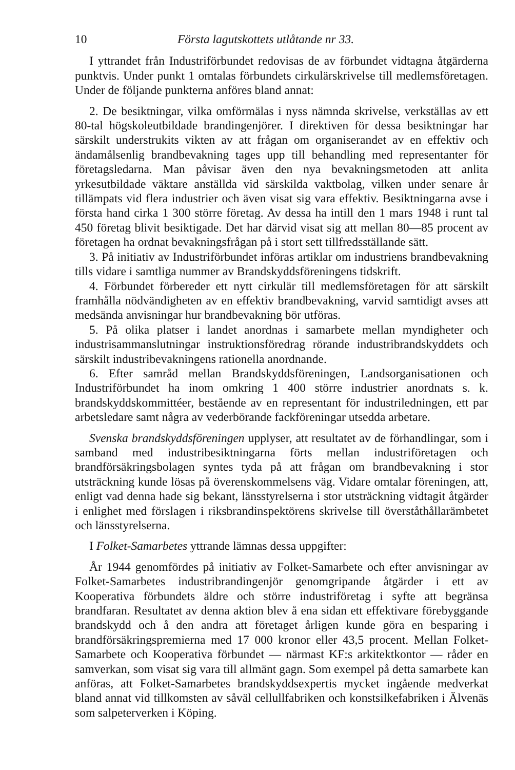10 Första lagutskottets utlåtande nr 33.
I yttrandet från Industriförbundet redovisas de av förbundet vidtagna åtgärderna punktvis. Under punkt 1 omtalas förbundets cirkulärskrivelse till medlemsföretagen. Under de följande punkterna anföres bland annat:
2. De besiktningar, vilka omförmälas i nyss nämnda skrivelse, verkställas av ett 80-tal högskoleutbildade brandingenjörer. I direktiven för dessa besiktningar har särskilt understrukits vikten av att frågan om organiserandet av en effektiv och ändamålsenlig brandbevakning tages upp till behandling med representanter för företagsledarna. Man påvisar även den nya bevakningsmetoden att anlita yrkesutbildade väktare anställda vid särskilda vaktbolag, vilken under senare år tillämpats vid flera industrier och även visat sig vara effektiv. Besiktningarna avse i första hand cirka 1 300 större företag. Av dessa ha intill den 1 mars 1948 i runt tal 450 företag blivit besiktigade. Det har därvid visat sig att mellan 80—85 procent av företagen ha ordnat bevakningsfrågan på i stort sett tillfredsställande sätt.
3. På initiativ av Industriförbundet införas artiklar om industriens brandbevakning tills vidare i samtliga nummer av Brandskyddsföreningens tidskrift.
4. Förbundet förbereder ett nytt cirkulär till medlemsföretagen för att särskilt framhålla nödvändigheten av en effektiv brandbevakning, varvid samtidigt avses att medsända anvisningar hur brandbevakning bör utföras.
5. På olika platser i landet anordnas i samarbete mellan myndigheter och industrisammanslutningar instruktionsföredrag rörande industribrandskyddets och särskilt industribevakningens rationella anordnande.
6. Efter samråd mellan Brandskyddsföreningen, Landsorganisationen och Industriförbundet ha inom omkring 1 400 större industrier anordnats s. k. brandskyddskommittéer, bestående av en representant för industriledningen, ett par arbetsledare samt några av vederbörande fackföreningar utsedda arbetare.
Svenska brandskyddsföreningen upplyser, att resultatet av de förhandlingar, som i samband med industribesiktningarna förts mellan industriföretagen och brandförsäkringsbolagen syntes tyda på att frågan om brandbevakning i stor utsträckning kunde lösas på överenskommelsens väg. Vidare omtalar föreningen, att, enligt vad denna hade sig bekant, länsstyrelserna i stor utsträckning vidtagit åtgärder i enlighet med förslagen i riksbrandinspektörens skrivelse till överståthållarämbetet och länsstyrelserna.
I Folket-Samarbetes yttrande lämnas dessa uppgifter:
År 1944 genomfördes på initiativ av Folket-Samarbete och efter anvisningar av Folket-Samarbetes industribrandingenjör genomgripande åtgärder i ett av Kooperativa förbundets äldre och större industriföretag i syfte att begränsa brandfaran. Resultatet av denna aktion blev å ena sidan ett effektivare förebyggande brandskydd och å den andra att företaget årligen kunde göra en besparing i brandförsäkringspremierna med 17 000 kronor eller 43,5 procent. Mellan Folket-Samarbete och Kooperativa förbundet — närmast KF:s arkitektkontor — råder en samverkan, som visat sig vara till allmänt gagn. Som exempel på detta samarbete kan anföras, att Folket-Samarbetes brandskyddsexpertis mycket ingående medverkat bland annat vid tillkomsten av såväl cellullfabriken och konstsilkefabriken i Älvenäs som salpeterverken i Köping.